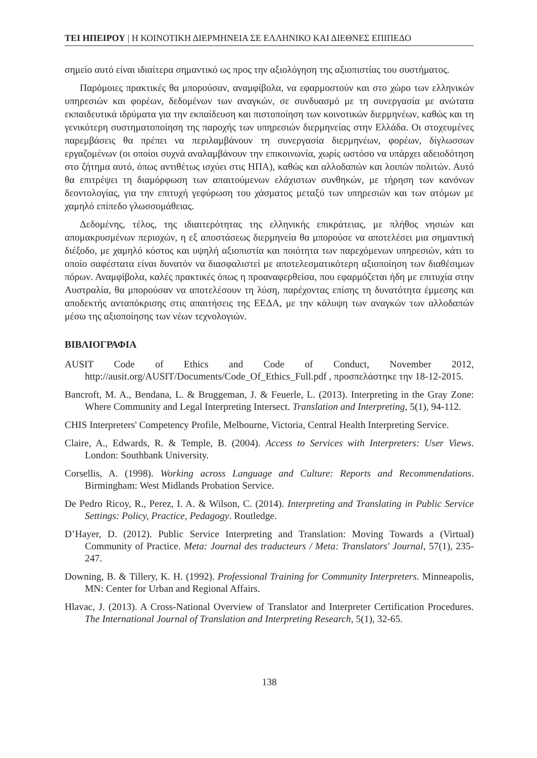ΤΕΙ ΗΠΕΙΡΟΥ | Η ΚΟΙΝΟΤΙΚΗ ΔΙΕΡΜΗΝΕΙΑ ΣΕ ΕΛΛΗΝΙΚΟ ΚΑΙ ΔΙΕΘΝΕΣ ΕΠΙΠΕΔΟ
σημείο αυτό είναι ιδιαίτερα σημαντικό ως προς την αξιολόγηση της αξιοπιστίας του συστήματος.
Παρόμοιες πρακτικές θα μπορούσαν, αναμφίβολα, να εφαρμοστούν και στο χώρο των ελληνικών υπηρεσιών και φορέων, δεδομένων των αναγκών, σε συνδυασμό με τη συνεργασία με ανώτατα εκπαιδευτικά ιδρύματα για την εκπαίδευση και πιστοποίηση των κοινοτικών διερμηνέων, καθώς και τη γενικότερη συστηματοποίηση της παροχής των υπηρεσιών διερμηνείας στην Ελλάδα. Οι στοχευμένες παρεμβάσεις θα πρέπει να περιλαμβάνουν τη συνεργασία διερμηνέων, φορέων, δίγλωσσων εργαζομένων (οι οποίοι συχνά αναλαμβάνουν την επικοινωνία, χωρίς ωστόσο να υπάρχει αδειοδότηση στο ζήτημα αυτό, όπως αντιθέτως ισχύει στις ΗΠΑ), καθώς και αλλοδαπών και λοιπών πολιτών. Αυτό θα επιτρέψει τη διαμόρφωση των απαιτούμενων ελάχιστων συνθηκών, με τήρηση των κανόνων δεοντολογίας, για την επιτυχή γεφύρωση του χάσματος μεταξύ των υπηρεσιών και των ατόμων με χαμηλό επίπεδο γλωσσομάθειας.
Δεδομένης, τέλος, της ιδιαιτερότητας της ελληνικής επικράτειας, με πλήθος νησιών και απομακρυσμένων περιοχών, η εξ αποστάσεως διερμηνεία θα μπορούσε να αποτελέσει μια σημαντική διέξοδο, με χαμηλό κόστος και υψηλή αξιοπιστία και ποιότητα των παρεχόμενων υπηρεσιών, κάτι το οποίο σαφέστατα είναι δυνατόν να διασφαλιστεί με αποτελεσματικότερη αξιοποίηση των διαθέσιμων πόρων. Αναμφίβολα, καλές πρακτικές όπως η προαναφερθείσα, που εφαρμόζεται ήδη με επιτυχία στην Αυστραλία, θα μπορούσαν να αποτελέσουν τη λύση, παρέχοντας επίσης τη δυνατότητα έμμεσης και αποδεκτής ανταπόκρισης στις απαιτήσεις της ΕΕΔΑ, με την κάλυψη των αναγκών των αλλοδαπών μέσω της αξιοποίησης των νέων τεχνολογιών.
ΒΙΒΛΙΟΓΡΑΦΙΑ
AUSIT Code of Ethics and Code of Conduct, November 2012, http://ausit.org/AUSIT/Documents/Code_Of_Ethics_Full.pdf , προσπελάστηκε την 18-12-2015.
Bancroft, M. A., Bendana, L. & Bruggeman, J. & Feuerle, L. (2013). Interpreting in the Gray Zone: Where Community and Legal Interpreting Intersect. Translation and Interpreting, 5(1), 94-112.
CHIS Interpreters' Competency Profile, Melbourne, Victoria, Central Health Interpreting Service.
Claire, A., Edwards, R. & Temple, B. (2004). Access to Services with Interpreters: User Views. London: Southbank University.
Corsellis, A. (1998). Working across Language and Culture: Reports and Recommendations. Birmingham: West Midlands Probation Service.
De Pedro Ricoy, R., Perez, I. A. & Wilson, C. (2014). Interpreting and Translating in Public Service Settings: Policy, Practice, Pedagogy. Routledge.
D’Hayer, D. (2012). Public Service Interpreting and Translation: Moving Towards a (Virtual) Community of Practice. Meta: Journal des traducteurs / Meta: Translators' Journal, 57(1), 235-247.
Downing, B. & Tillery, K. H. (1992). Professional Training for Community Interpreters. Minneapolis, MN: Center for Urban and Regional Affairs.
Hlavac, J. (2013). A Cross-National Overview of Translator and Interpreter Certification Procedures. The International Journal of Translation and Interpreting Research, 5(1), 32-65.
138